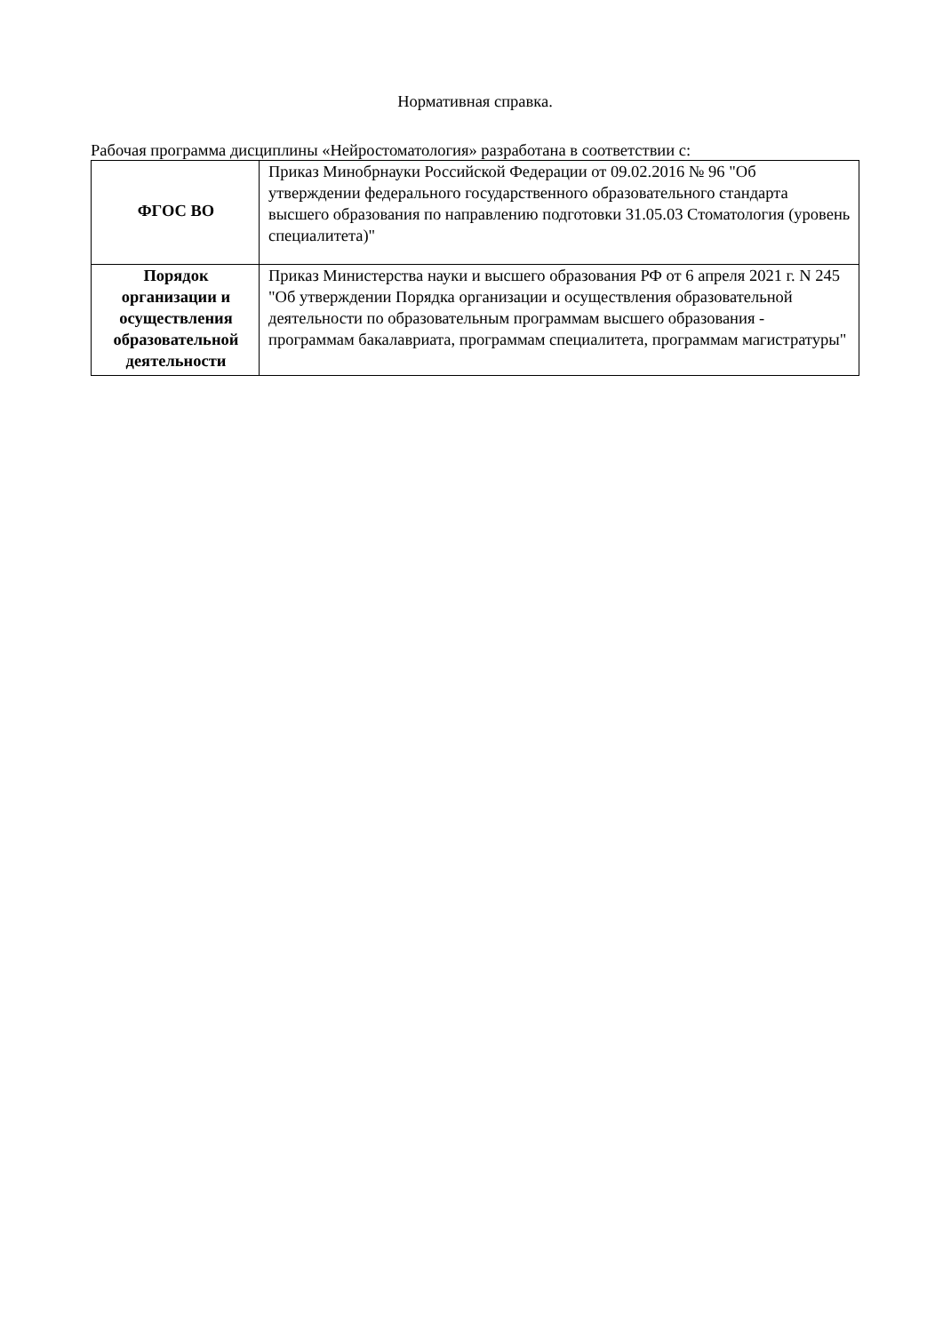Нормативная справка.
Рабочая программа дисциплины «Нейростоматология» разработана в соответствии с:
| ФГОС ВО | Приказ Минобрнауки Российской Федерации от 09.02.2016 № 96 "Об утверждении федерального государственного образовательного стандарта высшего образования по направлению подготовки 31.05.03 Стоматология (уровень специалитета)" |
| Порядок организации и осуществления образовательной деятельности | Приказ Министерства науки и высшего образования РФ от 6 апреля 2021 г. N 245 "Об утверждении Порядка организации и осуществления образовательной деятельности по образовательным программам высшего образования - программам бакалавриата, программам специалитета, программам магистратуры" |